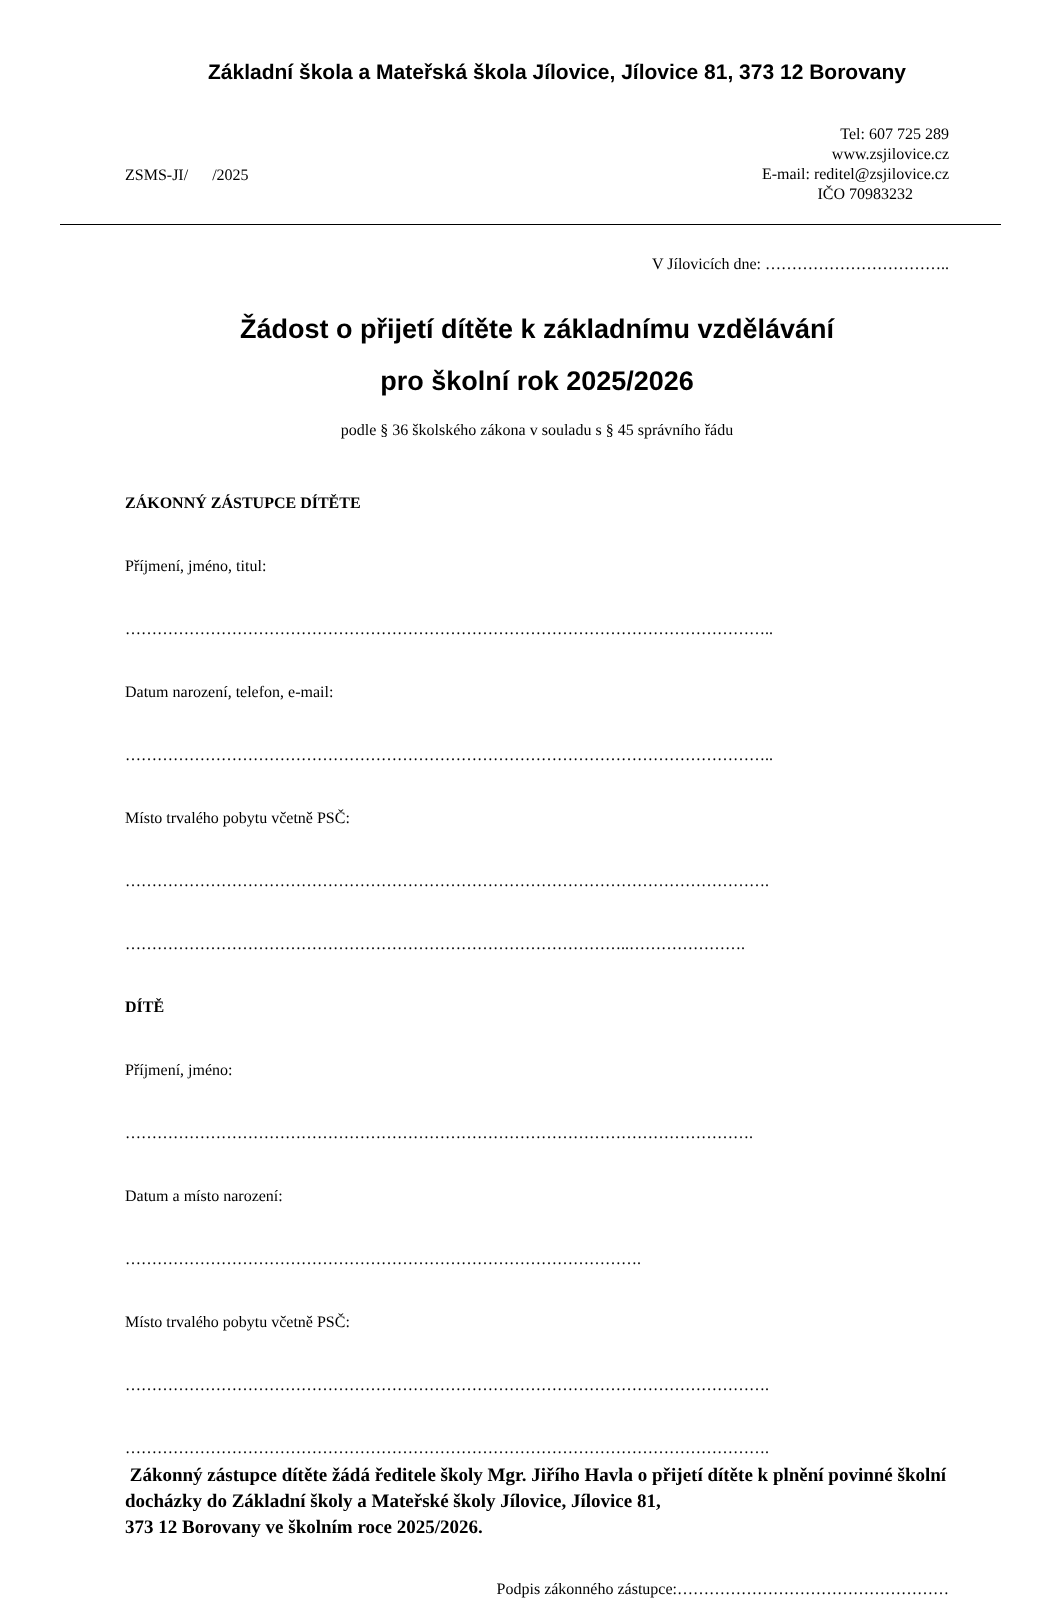Základní škola a Mateřská škola Jílovice, Jílovice 81, 373 12 Borovany
ZSMS-JI/ /2025
Tel: 607 725 289
www.zsjilovice.cz
E-mail: reditel@zsjilovice.cz
IČO 70983232
V Jílovicích dne: ……………………………..
Žádost o přijetí dítěte k základnímu vzdělávání
pro školní rok 2025/2026
podle § 36 školského zákona v souladu s § 45 správního řádu
ZÁKONNÝ ZÁSTUPCE DÍTĚTE
Příjmení, jméno, titul:
…………………………………………………………………………………………………………..
Datum narození, telefon, e-mail:
…………………………………………………………………………………………………………..
Místo trvalého pobytu včetně PSČ:
………………………………………………………………………………………………………….
…………………………………………………………………………………..………………….
DÍTĚ
Příjmení, jméno:
……………………………………………………………………………………………………….
Datum a místo narození:
…………………………………………………………………………………….
Místo trvalého pobytu včetně PSČ:
………………………………………………………………………………………………………….
………………………………………………………………………………………………………….
Zákonný zástupce dítěte žádá ředitele školy Mgr. Jiřího Havla o přijetí dítěte k plnění povinné školní docházky do Základní školy a Mateřské školy Jílovice, Jílovice 81,
373 12 Borovany ve školním roce 2025/2026.
Podpis zákonného zástupce:……………………………………………